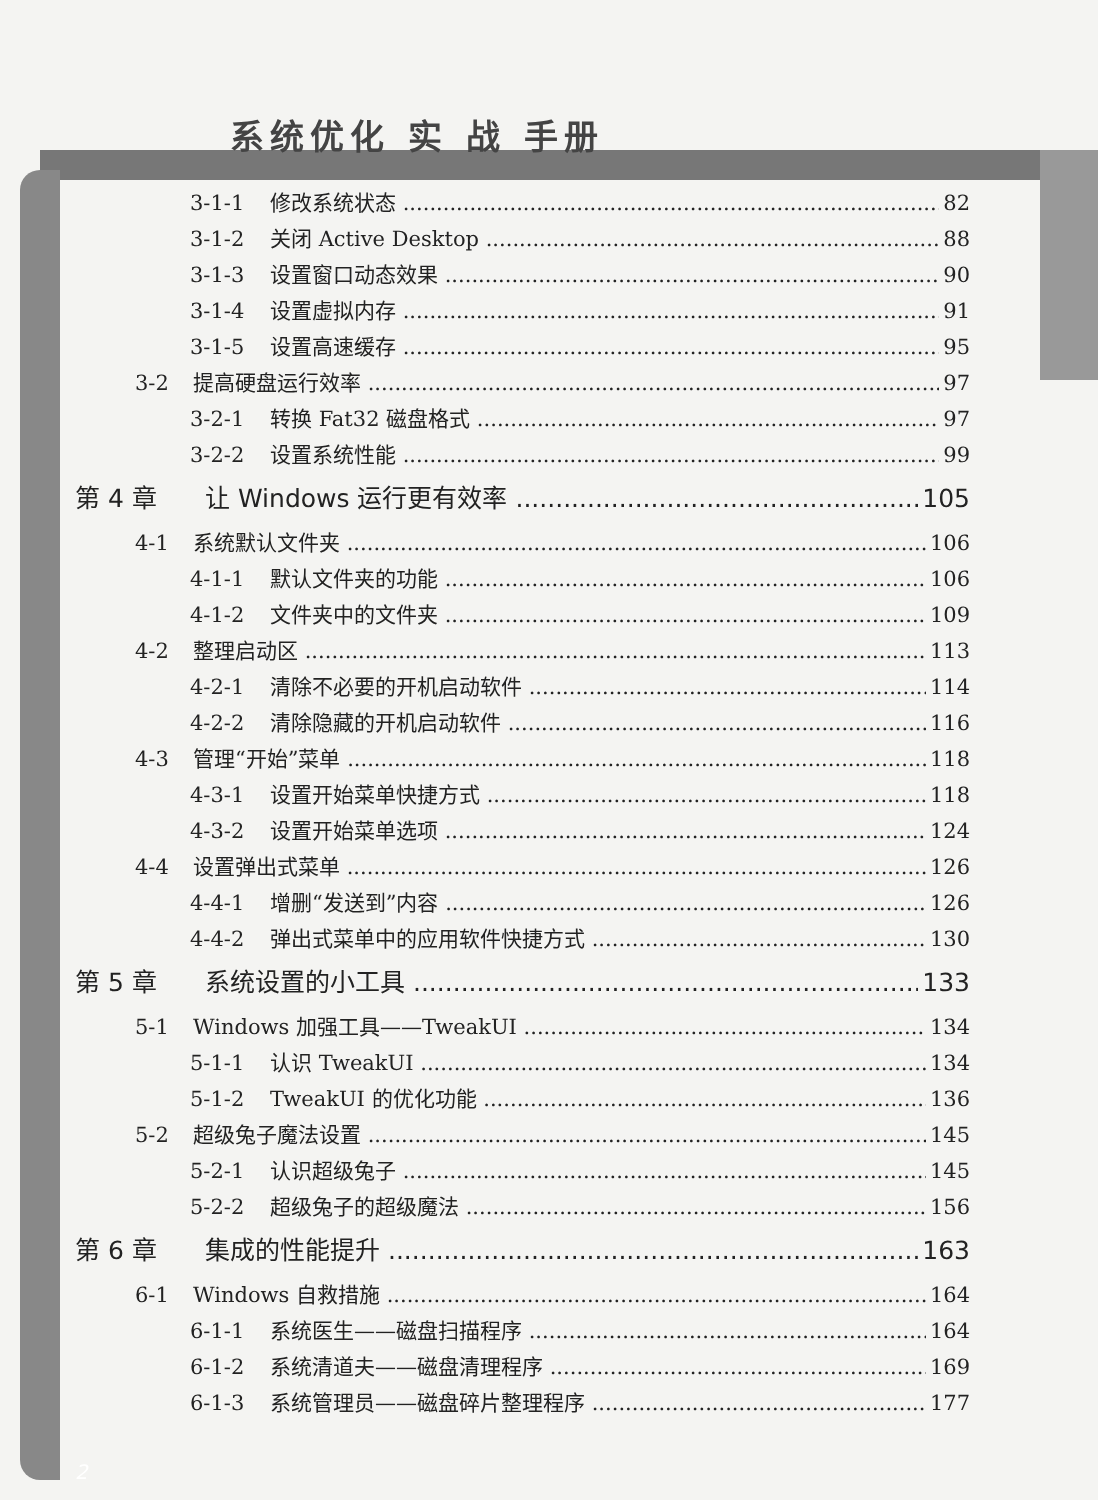系统优化 实 战 手册
3-1-1 修改系统状态 82
3-1-2 关闭 Active Desktop 88
3-1-3 设置窗口动态效果 90
3-1-4 设置虚拟内存 91
3-1-5 设置高速缓存 95
3-2 提高硬盘运行效率 97
3-2-1 转换 Fat32 磁盘格式 97
3-2-2 设置系统性能 99
第 4 章 让 Windows 运行更有效率 105
4-1 系统默认文件夹 106
4-1-1 默认文件夹的功能 106
4-1-2 文件夹中的文件夹 109
4-2 整理启动区 113
4-2-1 清除不必要的开机启动软件 114
4-2-2 清除隐藏的开机启动软件 116
4-3 管理“开始”菜单 118
4-3-1 设置开始菜单快捷方式 118
4-3-2 设置开始菜单选项 124
4-4 设置弹出式菜单 126
4-4-1 增删“发送到”内容 126
4-4-2 弹出式菜单中的应用软件快捷方式 130
第 5 章 系统设置的小工具 133
5-1 Windows 加强工具——TweakUI 134
5-1-1 认识 TweakUI 134
5-1-2 TweakUI 的优化功能 136
5-2 超级兔子魔法设置 145
5-2-1 认识超级兔子 145
5-2-2 超级兔子的超级魔法 156
第 6 章 集成的性能提升 163
6-1 Windows 自救措施 164
6-1-1 系统医生——磁盘扫描程序 164
6-1-2 系统清道夫——磁盘清理程序 169
6-1-3 系统管理员——磁盘碎片整理程序 177
2